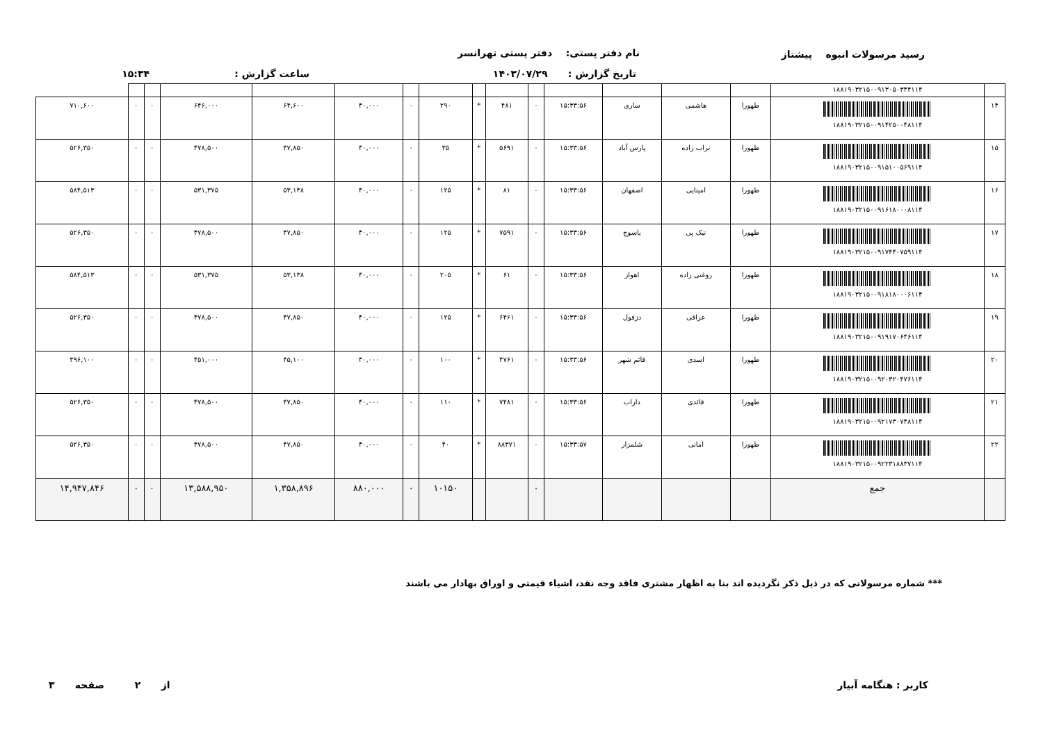نام دفتر پستی: دفتر پستی تهرانسر رسید مرسولات انبوه پیشتاز
تاریخ گزارش : ۱۴۰۳/۰۷/۲۹ ساعت گزارش : ۱۵:۳۴
| | ۱۸۸۱۹۰۳۲۱۵۰۰۹۱۳۰۵۰۳۴۴۱۱۴ | | | | | | | | | | | | | | | |
| ۱۴ | ۱۸۸۱۹۰۳۲۱۵۰۰۹۱۴۲۵۰۰۴۸۱۱۴ | طهورا | هاشمی | ساری | ۱۵:۳۳:۵۶ | ۰ | ۴۸۱ | * | ۲۹۰ | ۰ | ۴۰,۰۰۰ | ۶۴,۶۰۰ | ۶۴۶,۰۰۰ | ۰ | ۰ | ۷۱۰,۶۰۰ |
| ۱۵ | ۱۸۸۱۹۰۳۲۱۵۰۰۹۱۵۱۰۰۵۶۹۱۱۴ | طهورا | تراب زاده | پارس آباد | ۱۵:۳۳:۵۶ | ۰ | ۵۶۹۱ | * | ۳۵ | ۰ | ۴۰,۰۰۰ | ۴۷,۸۵۰ | ۴۷۸,۵۰۰ | ۰ | ۰ | ۵۲۶,۳۵۰ |
| ۱۶ | ۱۸۸۱۹۰۳۲۱۵۰۰۹۱۶۱۸۰۰۰۸۱۱۴ | طهورا | امینایی | اصفهان | ۱۵:۳۳:۵۶ | ۰ | ۸۱ | * | ۱۲۵ | ۰ | ۴۰,۰۰۰ | ۵۳,۱۳۸ | ۵۳۱,۳۷۵ | ۰ | ۰ | ۵۸۴,۵۱۳ |
| ۱۷ | ۱۸۸۱۹۰۳۲۱۵۰۰۹۱۷۴۴۰۷۵۹۱۱۴ | طهورا | نیک پی | یاسوج | ۱۵:۳۳:۵۶ | ۰ | ۷۵۹۱ | * | ۱۲۵ | ۰ | ۴۰,۰۰۰ | ۴۷,۸۵۰ | ۴۷۸,۵۰۰ | ۰ | ۰ | ۵۲۶,۳۵۰ |
| ۱۸ | ۱۸۸۱۹۰۳۲۱۵۰۰۹۱۸۱۸۰۰۰۶۱۱۴ | طهورا | روغنی زاده | اهواز | ۱۵:۳۳:۵۶ | ۰ | ۶۱ | * | ۲۰۵ | ۰ | ۴۰,۰۰۰ | ۵۳,۱۳۸ | ۵۳۱,۳۷۵ | ۰ | ۰ | ۵۸۴,۵۱۳ |
| ۱۹ | ۱۸۸۱۹۰۳۲۱۵۰۰۹۱۹۱۷۰۶۴۶۱۱۴ | طهورا | عراقی | دزفول | ۱۵:۳۳:۵۶ | ۰ | ۶۴۶۱ | * | ۱۲۵ | ۰ | ۴۰,۰۰۰ | ۴۷,۸۵۰ | ۴۷۸,۵۰۰ | ۰ | ۰ | ۵۲۶,۳۵۰ |
| ۲۰ | ۱۸۸۱۹۰۳۲۱۵۰۰۹۲۰۳۲۰۴۷۶۱۱۴ | طهورا | اسدی | قائم شهر | ۱۵:۳۳:۵۶ | ۰ | ۴۷۶۱ | * | ۱۰۰ | ۰ | ۴۰,۰۰۰ | ۴۵,۱۰۰ | ۴۵۱,۰۰۰ | ۰ | ۰ | ۴۹۶,۱۰۰ |
| ۲۱ | ۱۸۸۱۹۰۳۲۱۵۰۰۹۲۱۷۳۰۷۴۸۱۱۴ | طهورا | قائدی | داراب | ۱۵:۳۳:۵۶ | ۰ | ۷۴۸۱ | * | ۱۱۰ | ۰ | ۴۰,۰۰۰ | ۴۷,۸۵۰ | ۴۷۸,۵۰۰ | ۰ | ۰ | ۵۲۶,۳۵۰ |
| ۲۲ | ۱۸۸۱۹۰۳۲۱۵۰۰۹۲۲۳۱۸۸۳۷۱۱۴ | طهورا | امانی | شلمزار | ۱۵:۳۳:۵۷ | ۰ | ۸۸۳۷۱ | * | ۴۰ | ۰ | ۴۰,۰۰۰ | ۴۷,۸۵۰ | ۴۷۸,۵۰۰ | ۰ | ۰ | ۵۲۶,۳۵۰ |
| | جمع | | | | | ۰ | | | ۱۰۱۵۰ | ۰ | ۸۸۰,۰۰۰ | ۱,۳۵۸,۸۹۶ | ۱۳,۵۸۸,۹۵۰ | ۰ | ۰ | ۱۴,۹۴۷,۸۴۶ |
*** شماره مرسولاتی که در ذیل ذکر نگردیده اند بنا به اظهار مشتری فاقد وجه نقد، اشیاء قیمتی و اوراق بهادار می باشند
کاربر : هنگامه آبیار ۳ از ۲ صفحه